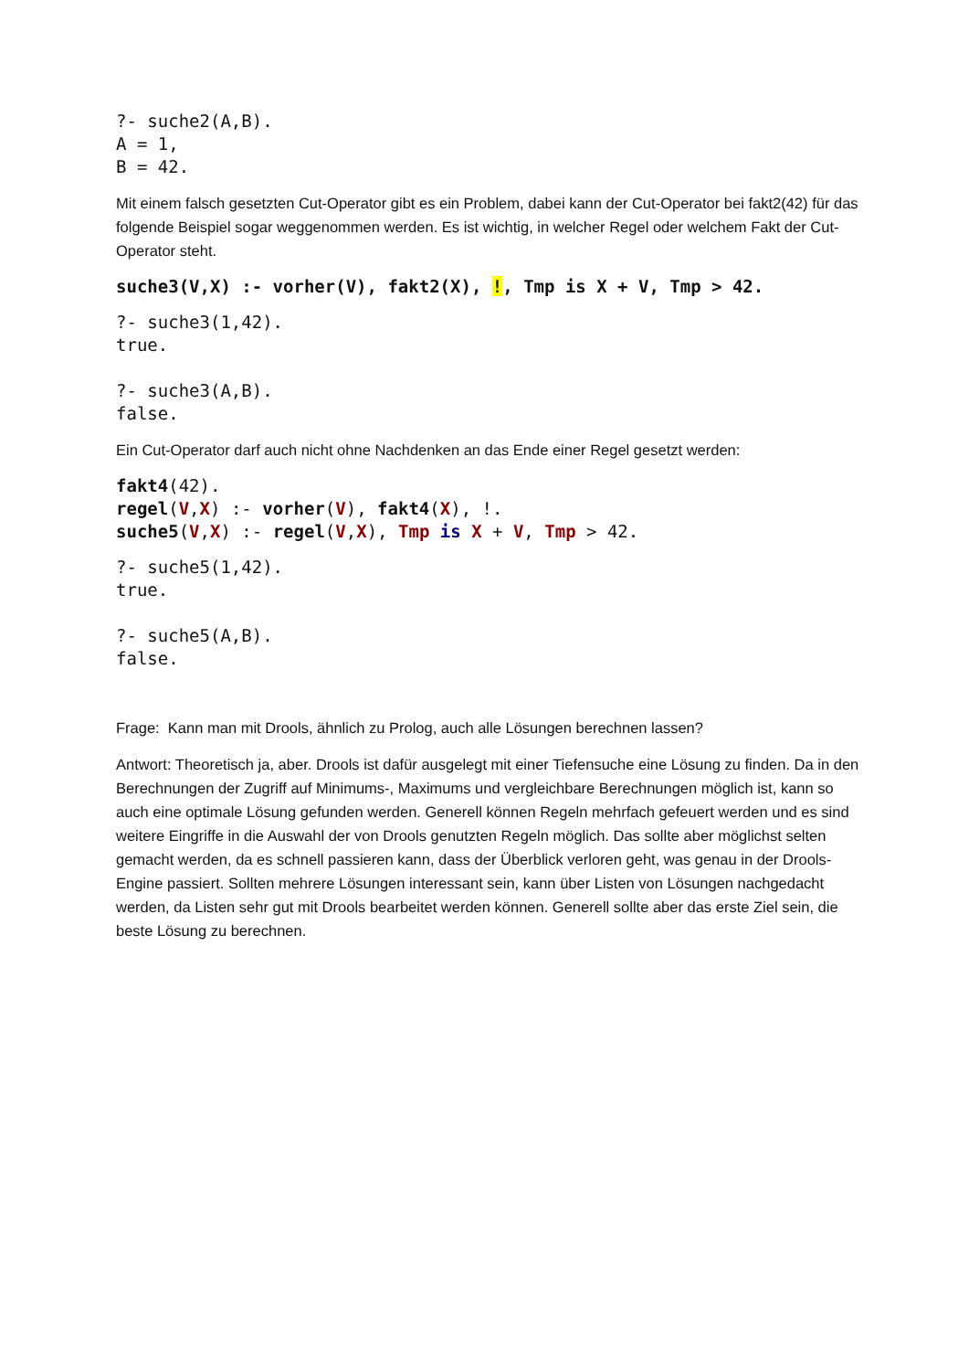?- suche2(A,B).
A = 1,
B = 42.
Mit einem falsch gesetzten Cut-Operator gibt es ein Problem, dabei kann der Cut-Operator bei fakt2(42) für das folgende Beispiel sogar weggenommen werden. Es ist wichtig, in welcher Regel oder welchem Fakt der Cut-Operator steht.
suche3(V,X) :- vorher(V), fakt2(X), !, Tmp is X + V, Tmp > 42.
?- suche3(1,42).
true.

?- suche3(A,B).
false.
Ein Cut-Operator darf auch nicht ohne Nachdenken an das Ende einer Regel gesetzt werden:
fakt4(42).
regel(V,X) :- vorher(V), fakt4(X), !.
suche5(V,X) :- regel(V,X), Tmp is X + V, Tmp > 42.
?- suche5(1,42).
true.

?- suche5(A,B).
false.
Frage: Kann man mit Drools, ähnlich zu Prolog, auch alle Lösungen berechnen lassen?
Antwort: Theoretisch ja, aber. Drools ist dafür ausgelegt mit einer Tiefensuche eine Lösung zu finden. Da in den Berechnungen der Zugriff auf Minimums-, Maximums und vergleichbare Berechnungen möglich ist, kann so auch eine optimale Lösung gefunden werden. Generell können Regeln mehrfach gefeuert werden und es sind weitere Eingriffe in die Auswahl der von Drools genutzten Regeln möglich. Das sollte aber möglichst selten gemacht werden, da es schnell passieren kann, dass der Überblick verloren geht, was genau in der Drools-Engine passiert. Sollten mehrere Lösungen interessant sein, kann über Listen von Lösungen nachgedacht werden, da Listen sehr gut mit Drools bearbeitet werden können. Generell sollte aber das erste Ziel sein, die beste Lösung zu berechnen.